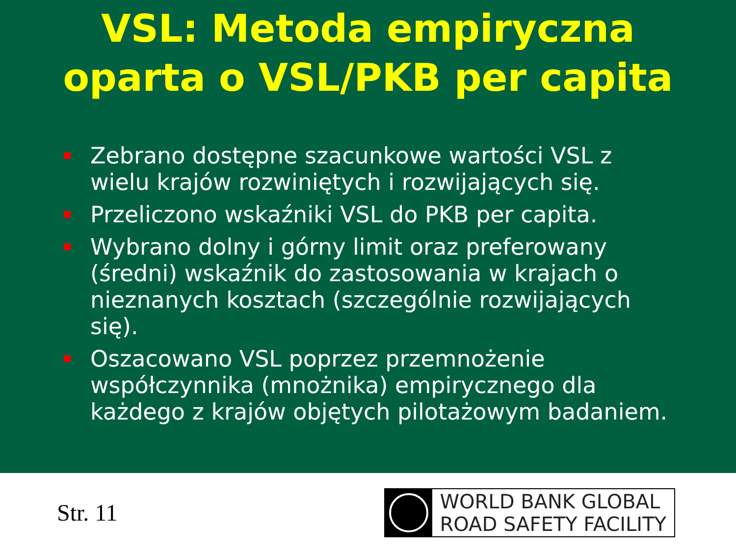VSL: Metoda empiryczna
oparta o VSL/PKB per capita
Zebrano dostępne szacunkowe wartości VSL z wielu krajów rozwiniętych i rozwijających się.
Przeliczono wskaźniki VSL do PKB per capita.
Wybrano dolny i górny limit oraz preferowany (średni) wskaźnik do zastosowania w krajach o nieznanych kosztach (szczególnie rozwijających się).
Oszacowano VSL poprzez przemnożenie współczynnika (mnożnika) empirycznego dla każdego z krajów objętych pilotażowym badaniem.
Str. 11
WORLD BANK GLOBAL
ROAD SAFETY FACILITY